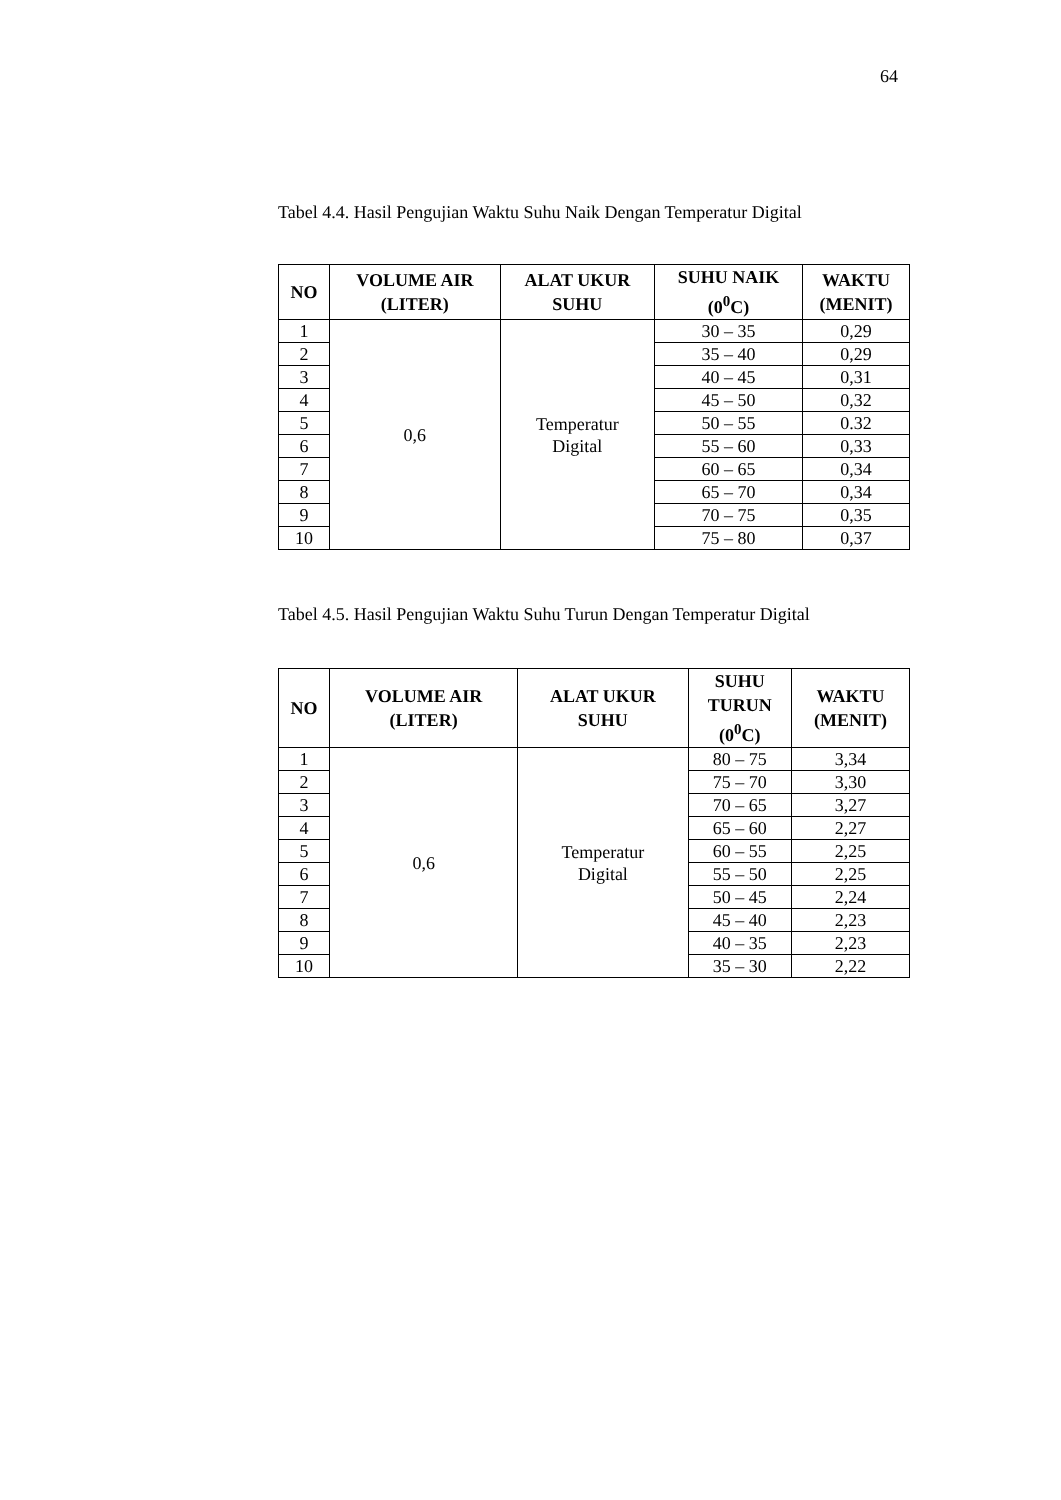64
Tabel 4.4. Hasil Pengujian Waktu Suhu Naik Dengan Temperatur Digital
| NO | VOLUME AIR (LITER) | ALAT UKUR SUHU | SUHU NAIK (0<sup>0</sup>C) | WAKTU (MENIT) |
| --- | --- | --- | --- | --- |
| 1 | 0,6 | Temperatur Digital | 30 – 35 | 0,29 |
| 2 | | | 35 – 40 | 0,29 |
| 3 | | | 40 – 45 | 0,31 |
| 4 | | | 45 – 50 | 0,32 |
| 5 | | | 50 – 55 | 0.32 |
| 6 | | | 55 – 60 | 0,33 |
| 7 | | | 60 – 65 | 0,34 |
| 8 | | | 65 – 70 | 0,34 |
| 9 | | | 70 – 75 | 0,35 |
| 10 | | | 75 – 80 | 0,37 |
Tabel 4.5. Hasil Pengujian Waktu Suhu Turun Dengan Temperatur Digital
| NO | VOLUME AIR (LITER) | ALAT UKUR SUHU | SUHU TURUN (0<sup>0</sup>C) | WAKTU (MENIT) |
| --- | --- | --- | --- | --- |
| 1 | 0,6 | Temperatur Digital | 80 – 75 | 3,34 |
| 2 | | | 75 – 70 | 3,30 |
| 3 | | | 70 – 65 | 3,27 |
| 4 | | | 65 – 60 | 2,27 |
| 5 | | | 60 – 55 | 2,25 |
| 6 | | | 55 – 50 | 2,25 |
| 7 | | | 50 – 45 | 2,24 |
| 8 | | | 45 – 40 | 2,23 |
| 9 | | | 40 – 35 | 2,23 |
| 10 | | | 35 – 30 | 2,22 |